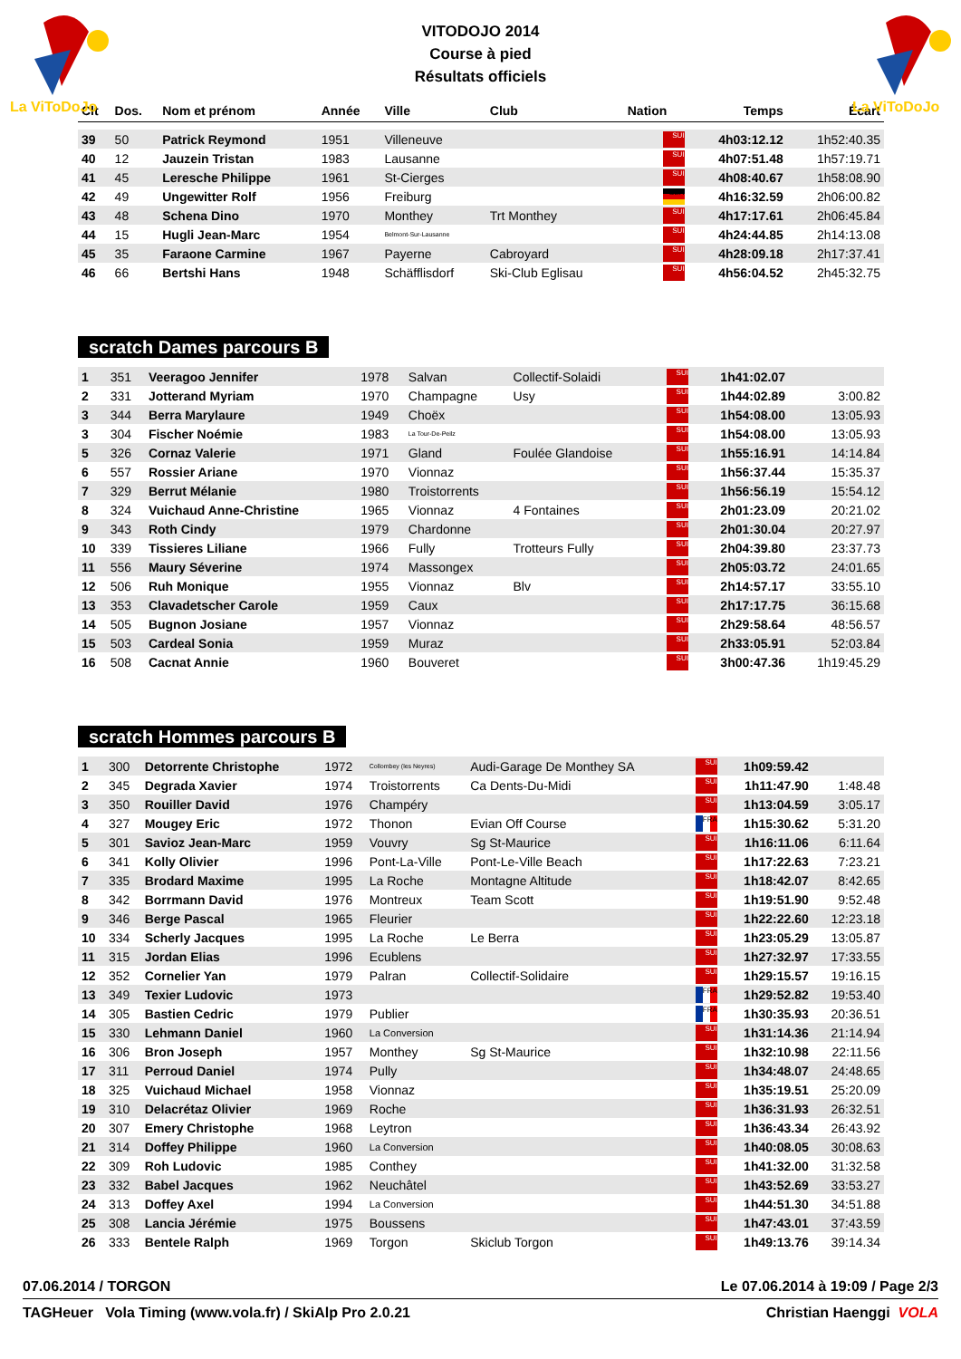La ViToDoJo
La ViToDoJo
VITODOJO 2014
Course à pied
Résultats officiels
| Clt | Dos. | Nom et prénom | Année | Ville | Club | Nation | Temps | Écart |
| --- | --- | --- | --- | --- | --- | --- | --- | --- |
| 39 | 50 | Patrick Reymond | 1951 | Villeneuve | | SUI | 4h03:12.12 | 1h52:40.35 |
| 40 | 12 | Jauzein Tristan | 1983 | Lausanne | | SUI | 4h07:51.48 | 1h57:19.71 |
| 41 | 45 | Leresche Philippe | 1961 | St-Cierges | | SUI | 4h08:40.67 | 1h58:08.90 |
| 42 | 49 | Ungewitter Rolf | 1956 | Freiburg | | GER | 4h16:32.59 | 2h06:00.82 |
| 43 | 48 | Schena Dino | 1970 | Monthey | Trt Monthey | SUI | 4h17:17.61 | 2h06:45.84 |
| 44 | 15 | Hugli Jean-Marc | 1954 | Belmont-Sur-Lausanne | | SUI | 4h24:44.85 | 2h14:13.08 |
| 45 | 35 | Faraone Carmine | 1967 | Payerne | Cabroyard | SUI | 4h28:09.18 | 2h17:37.41 |
| 46 | 66 | Bertshi Hans | 1948 | Schäfflisdorf | Ski-Club Eglisau | SUI | 4h56:04.52 | 2h45:32.75 |
scratch Dames parcours B
| 1 | 351 | Veeragoo Jennifer | 1978 | Salvan | Collectif-Solaidi | SUI | 1h41:02.07 | |
| 2 | 331 | Jotterand Myriam | 1970 | Champagne | Usy | SUI | 1h44:02.89 | 3:00.82 |
| 3 | 344 | Berra Marylaure | 1949 | Choëx | | SUI | 1h54:08.00 | 13:05.93 |
| 3 | 304 | Fischer Noémie | 1983 | La Tour-De-Peilz | | SUI | 1h54:08.00 | 13:05.93 |
| 5 | 326 | Cornaz Valerie | 1971 | Gland | Foulée Glandoise | SUI | 1h55:16.91 | 14:14.84 |
| 6 | 557 | Rossier Ariane | 1970 | Vionnaz | | SUI | 1h56:37.44 | 15:35.37 |
| 7 | 329 | Berrut Mélanie | 1980 | Troistorrents | | SUI | 1h56:56.19 | 15:54.12 |
| 8 | 324 | Vuichaud Anne-Christine | 1965 | Vionnaz | 4 Fontaines | SUI | 2h01:23.09 | 20:21.02 |
| 9 | 343 | Roth Cindy | 1979 | Chardonne | | SUI | 2h01:30.04 | 20:27.97 |
| 10 | 339 | Tissieres Liliane | 1966 | Fully | Trotteurs Fully | SUI | 2h04:39.80 | 23:37.73 |
| 11 | 556 | Maury Séverine | 1974 | Massongex | | SUI | 2h05:03.72 | 24:01.65 |
| 12 | 506 | Ruh Monique | 1955 | Vionnaz | Blv | SUI | 2h14:57.17 | 33:55.10 |
| 13 | 353 | Clavadetscher Carole | 1959 | Caux | | SUI | 2h17:17.75 | 36:15.68 |
| 14 | 505 | Bugnon Josiane | 1957 | Vionnaz | | SUI | 2h29:58.64 | 48:56.57 |
| 15 | 503 | Cardeal Sonia | 1959 | Muraz | | SUI | 2h33:05.91 | 52:03.84 |
| 16 | 508 | Cacnat Annie | 1960 | Bouveret | | SUI | 3h00:47.36 | 1h19:45.29 |
scratch Hommes parcours B
| 1 | 300 | Detorrente Christophe | 1972 | Collombey (les Neyres) | Audi-Garage De Monthey SA | SUI | 1h09:59.42 | |
| 2 | 345 | Degrada Xavier | 1974 | Troistorrents | Ca Dents-Du-Midi | SUI | 1h11:47.90 | 1:48.48 |
| 3 | 350 | Rouiller David | 1976 | Champéry | | SUI | 1h13:04.59 | 3:05.17 |
| 4 | 327 | Mougey Eric | 1972 | Thonon | Evian Off Course | FRA | 1h15:30.62 | 5:31.20 |
| 5 | 301 | Savioz Jean-Marc | 1959 | Vouvry | Sg St-Maurice | SUI | 1h16:11.06 | 6:11.64 |
| 6 | 341 | Kolly Olivier | 1996 | Pont-La-Ville | Pont-Le-Ville Beach | SUI | 1h17:22.63 | 7:23.21 |
| 7 | 335 | Brodard Maxime | 1995 | La Roche | Montagne Altitude | SUI | 1h18:42.07 | 8:42.65 |
| 8 | 342 | Borrmann David | 1976 | Montreux | Team Scott | SUI | 1h19:51.90 | 9:52.48 |
| 9 | 346 | Berge Pascal | 1965 | Fleurier | | SUI | 1h22:22.60 | 12:23.18 |
| 10 | 334 | Scherly Jacques | 1995 | La Roche | Le Berra | SUI | 1h23:05.29 | 13:05.87 |
| 11 | 315 | Jordan Elias | 1996 | Ecublens | | SUI | 1h27:32.97 | 17:33.55 |
| 12 | 352 | Cornelier Yan | 1979 | Palran | Collectif-Solidaire | SUI | 1h29:15.57 | 19:16.15 |
| 13 | 349 | Texier Ludovic | 1973 | | | FRA | 1h29:52.82 | 19:53.40 |
| 14 | 305 | Bastien Cedric | 1979 | Publier | | FRA | 1h30:35.93 | 20:36.51 |
| 15 | 330 | Lehmann Daniel | 1960 | La Conversion | | SUI | 1h31:14.36 | 21:14.94 |
| 16 | 306 | Bron Joseph | 1957 | Monthey | Sg St-Maurice | SUI | 1h32:10.98 | 22:11.56 |
| 17 | 311 | Perroud Daniel | 1974 | Pully | | SUI | 1h34:48.07 | 24:48.65 |
| 18 | 325 | Vuichaud Michael | 1958 | Vionnaz | | SUI | 1h35:19.51 | 25:20.09 |
| 19 | 310 | Delacrétaz Olivier | 1969 | Roche | | SUI | 1h36:31.93 | 26:32.51 |
| 20 | 307 | Emery Christophe | 1968 | Leytron | | SUI | 1h36:43.34 | 26:43.92 |
| 21 | 314 | Doffey Philippe | 1960 | La Conversion | | SUI | 1h40:08.05 | 30:08.63 |
| 22 | 309 | Roh Ludovic | 1985 | Conthey | | SUI | 1h41:32.00 | 31:32.58 |
| 23 | 332 | Babel Jacques | 1962 | Neuchâtel | | SUI | 1h43:52.69 | 33:53.27 |
| 24 | 313 | Doffey Axel | 1994 | La Conversion | | SUI | 1h44:51.30 | 34:51.88 |
| 25 | 308 | Lancia Jérémie | 1975 | Boussens | | SUI | 1h47:43.01 | 37:43.59 |
| 26 | 333 | Bentele Ralph | 1969 | Torgon | Skiclub Torgon | SUI | 1h49:13.76 | 39:14.34 |
07.06.2014 / TORGON Le 07.06.2014 à 19:09 / Page 2/3
TAGHeuer Vola Timing (www.vola.fr) / SkiAlp Pro 2.0.21 Christian Haenggi VOLA